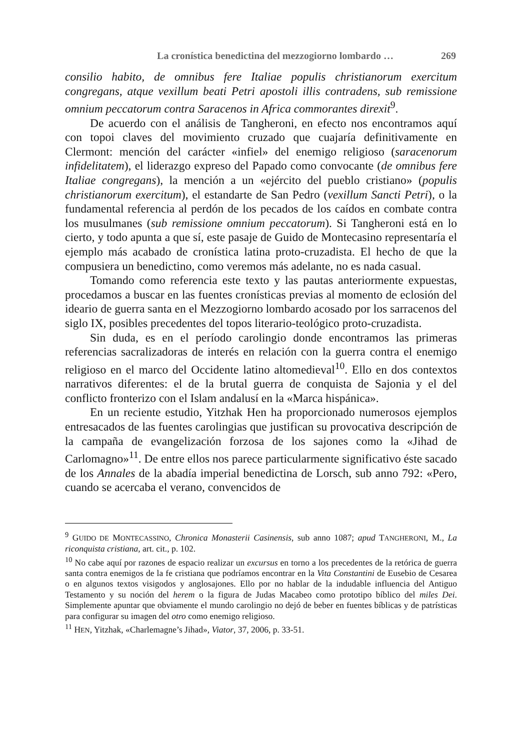La cronística benedictina del mezzogiorno lombardo … 269
consilio habito, de omnibus fere Italiae populis christianorum exercitum congregans, atque vexillum beati Petri apostoli illis contradens, sub remissione omnium peccatorum contra Saracenos in Africa commorantes direxit<sup>9</sup>.
De acuerdo con el análisis de Tangheroni, en efecto nos encontramos aquí con topoi claves del movimiento cruzado que cuajaría definitivamente en Clermont: mención del carácter «infiel» del enemigo religioso (saracenorum infidelitatem), el liderazgo expreso del Papado como convocante (de omnibus fere Italiae congregans), la mención a un «ejército del pueblo cristiano» (populis christianorum exercitum), el estandarte de San Pedro (vexillum Sancti Petri), o la fundamental referencia al perdón de los pecados de los caídos en combate contra los musulmanes (sub remissione omnium peccatorum). Si Tangheroni está en lo cierto, y todo apunta a que sí, este pasaje de Guido de Montecasino representaría el ejemplo más acabado de cronística latina proto-cruzadista. El hecho de que la compusiera un benedictino, como veremos más adelante, no es nada casual.
Tomando como referencia este texto y las pautas anteriormente expuestas, procedamos a buscar en las fuentes cronísticas previas al momento de eclosión del ideario de guerra santa en el Mezzogiorno lombardo acosado por los sarracenos del siglo IX, posibles precedentes del topos literario-teológico proto-cruzadista.
Sin duda, es en el período carolingio donde encontramos las primeras referencias sacralizadoras de interés en relación con la guerra contra el enemigo religioso en el marco del Occidente latino altomedieval<sup>10</sup>. Ello en dos contextos narrativos diferentes: el de la brutal guerra de conquista de Sajonia y el del conflicto fronterizo con el Islam andalusí en la «Marca hispánica».
En un reciente estudio, Yitzhak Hen ha proporcionado numerosos ejemplos entresacados de las fuentes carolingias que justifican su provocativa descripción de la campaña de evangelización forzosa de los sajones como la «Jihad de Carlomagno»<sup>11</sup>. De entre ellos nos parece particularmente significativo éste sacado de los Annales de la abadía imperial benedictina de Lorsch, sub anno 792: «Pero, cuando se acercaba el verano, convencidos de
<sup>9</sup> GUIDO DE MONTECASSINO, Chronica Monasterii Casinensis, sub anno 1087; apud TANGHERONI, M., La riconquista cristiana, art. cit., p. 102.
<sup>10</sup> No cabe aquí por razones de espacio realizar un excursus en torno a los precedentes de la retórica de guerra santa contra enemigos de la fe cristiana que podríamos encontrar en la Vita Constantini de Eusebio de Cesarea o en algunos textos visigodos y anglosajones. Ello por no hablar de la indudable influencia del Antiguo Testamento y su noción del herem o la figura de Judas Macabeo como prototipo bíblico del miles Dei. Simplemente apuntar que obviamente el mundo carolingio no dejó de beber en fuentes bíblicas y de patrísticas para configurar su imagen del otro como enemigo religioso.
<sup>11</sup> HEN, Yitzhak, «Charlemagne’s Jihad», Viator, 37, 2006, p. 33-51.